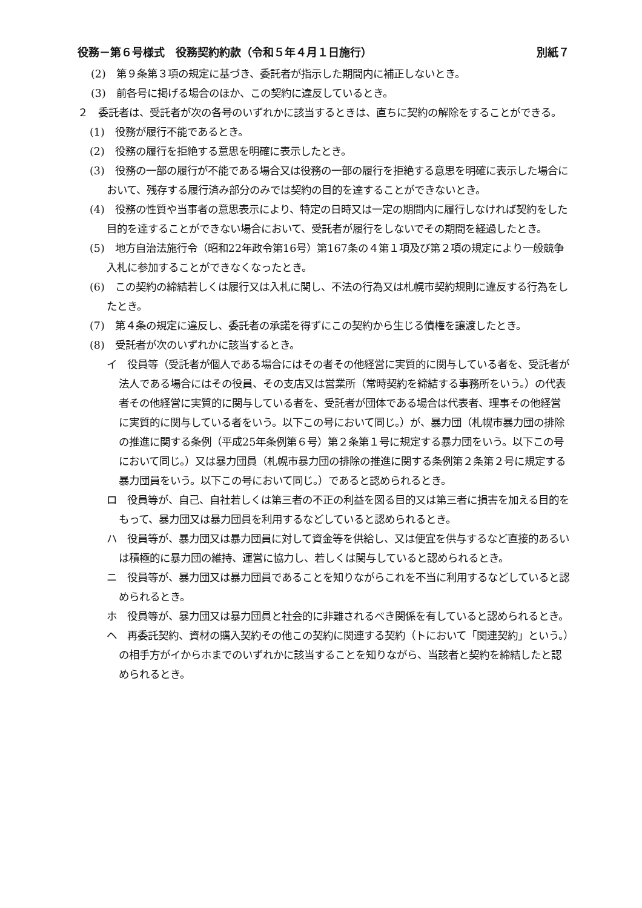役務－第６号様式　役務契約約款（令和５年４月１日施行） 別紙７
(2)　第９条第３項の規定に基づき、委託者が指示した期間内に補正しないとき。
(3)　前各号に掲げる場合のほか、この契約に違反しているとき。
２　委託者は、受託者が次の各号のいずれかに該当するときは、直ちに契約の解除をすることができる。
(1)　役務が履行不能であるとき。
(2)　役務の履行を拒絶する意思を明確に表示したとき。
(3)　役務の一部の履行が不能である場合又は役務の一部の履行を拒絶する意思を明確に表示した場合において、残存する履行済み部分のみでは契約の目的を達することができないとき。
(4)　役務の性質や当事者の意思表示により、特定の日時又は一定の期間内に履行しなければ契約をした目的を達することができない場合において、受託者が履行をしないでその期間を経過したとき。
(5)　地方自治法施行令（昭和22年政令第16号）第167条の４第１項及び第２項の規定により一般競争入札に参加することができなくなったとき。
(6)　この契約の締結若しくは履行又は入札に関し、不法の行為又は札幌市契約規則に違反する行為をしたとき。
(7)　第４条の規定に違反し、委託者の承諾を得ずにこの契約から生じる債権を譲渡したとき。
(8)　受託者が次のいずれかに該当するとき。
イ　役員等（受託者が個人である場合にはその者その他経営に実質的に関与している者を、受託者が法人である場合にはその役員、その支店又は営業所（常時契約を締結する事務所をいう。）の代表者その他経営に実質的に関与している者を、受託者が団体である場合は代表者、理事その他経営に実質的に関与している者をいう。以下この号において同じ。）が、暴力団（札幌市暴力団の排除の推進に関する条例（平成25年条例第６号）第２条第１号に規定する暴力団をいう。以下この号において同じ。）又は暴力団員（札幌市暴力団の排除の推進に関する条例第２条第２号に規定する暴力団員をいう。以下この号において同じ。）であると認められるとき。
ロ　役員等が、自己、自社若しくは第三者の不正の利益を図る目的又は第三者に損害を加える目的をもって、暴力団又は暴力団員を利用するなどしていると認められるとき。
ハ　役員等が、暴力団又は暴力団員に対して資金等を供給し、又は便宜を供与するなど直接的あるいは積極的に暴力団の維持、運営に協力し、若しくは関与していると認められるとき。
ニ　役員等が、暴力団又は暴力団員であることを知りながらこれを不当に利用するなどしていると認められるとき。
ホ　役員等が、暴力団又は暴力団員と社会的に非難されるべき関係を有していると認められるとき。
ヘ　再委託契約、資材の購入契約その他この契約に関連する契約（トにおいて「関連契約」という。）の相手方がイからホまでのいずれかに該当することを知りながら、当該者と契約を締結したと認められるとき。